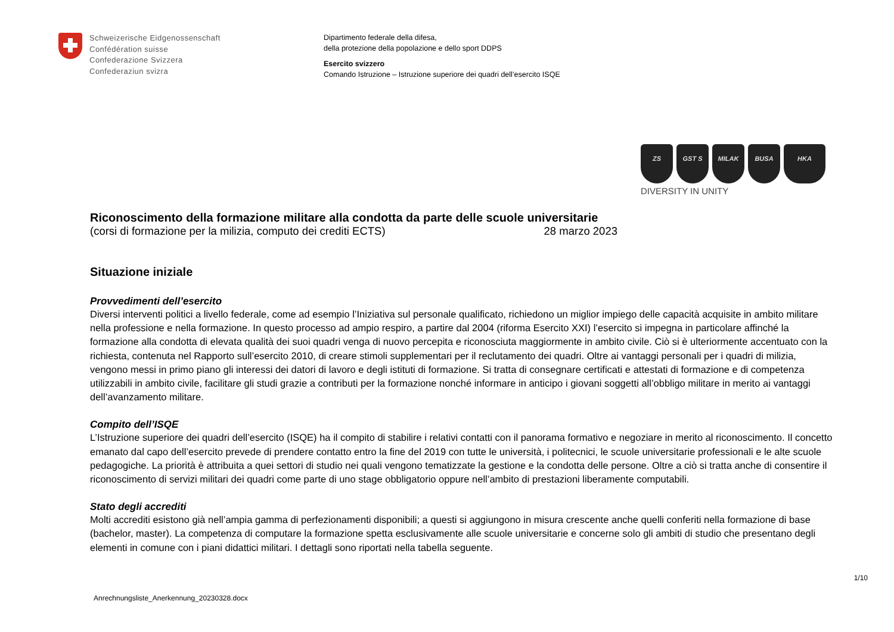Schweizerische Eidgenossenschaft
Confédération suisse
Confederazione Svizzera
Confederaziun svizra
Dipartimento federale della difesa,
della protezione della popolazione e dello sport DDPS
Esercito svizzero
Comando Istruzione – Istruzione superiore dei quadri dell’esercito ISQE
ZS GST S MILAK BUSA HKA
DIVERSITY IN UNITY
Riconoscimento della formazione militare alla condotta da parte delle scuole universitarie
(corsi di formazione per la milizia, computo dei crediti ECTS) 28 marzo 2023
Situazione iniziale
Provvedimenti dell’esercito
Diversi interventi politici a livello federale, come ad esempio l’Iniziativa sul personale qualificato, richiedono un miglior impiego delle capacità acquisite in ambito militare nella professione e nella formazione. In questo processo ad ampio respiro, a partire dal 2004 (riforma Esercito XXI) l’esercito si impegna in particolare affinché la formazione alla condotta di elevata qualità dei suoi quadri venga di nuovo percepita e riconosciuta maggiormente in ambito civile. Ciò si è ulteriormente accentuato con la richiesta, contenuta nel Rapporto sull’esercito 2010, di creare stimoli supplementari per il reclutamento dei quadri. Oltre ai vantaggi personali per i quadri di milizia, vengono messi in primo piano gli interessi dei datori di lavoro e degli istituti di formazione. Si tratta di consegnare certificati e attestati di formazione e di competenza utilizzabili in ambito civile, facilitare gli studi grazie a contributi per la formazione nonché informare in anticipo i giovani soggetti all’obbligo militare in merito ai vantaggi dell’avanzamento militare.
Compito dell’ISQE
L’Istruzione superiore dei quadri dell’esercito (ISQE) ha il compito di stabilire i relativi contatti con il panorama formativo e negoziare in merito al riconoscimento. Il concetto emanato dal capo dell’esercito prevede di prendere contatto entro la fine del 2019 con tutte le università, i politecnici, le scuole universitarie professionali e le alte scuole pedagogiche. La priorità è attribuita a quei settori di studio nei quali vengono tematizzate la gestione e la condotta delle persone. Oltre a ciò si tratta anche di consentire il riconoscimento di servizi militari dei quadri come parte di uno stage obbligatorio oppure nell’ambito di prestazioni liberamente computabili.
Stato degli accrediti
Molti accrediti esistono già nell’ampia gamma di perfezionamenti disponibili; a questi si aggiungono in misura crescente anche quelli conferiti nella formazione di base (bachelor, master). La competenza di computare la formazione spetta esclusivamente alle scuole universitarie e concerne solo gli ambiti di studio che presentano degli elementi in comune con i piani didattici militari. I dettagli sono riportati nella tabella seguente.
1/10
Anrechnungsliste_Anerkennung_20230328.docx